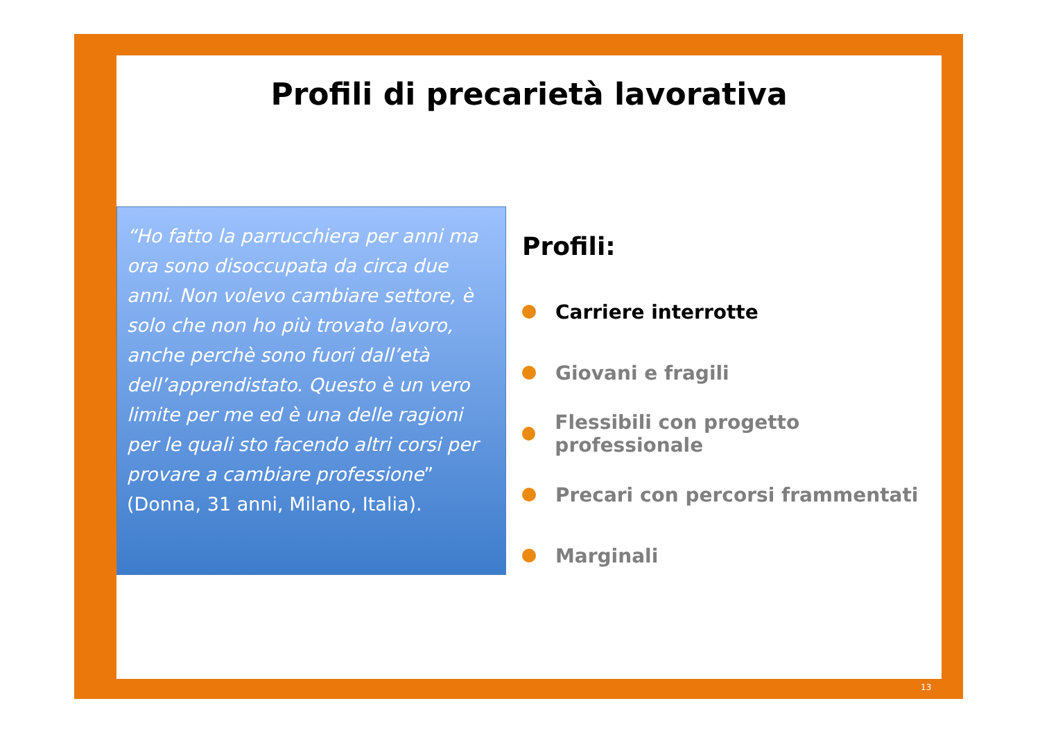Profili di precarietà lavorativa
“Ho fatto la parrucchiera per anni ma ora sono disoccupata da circa due anni. Non volevo cambiare settore, è solo che non ho più trovato lavoro, anche perchè sono fuori dall’età dell’apprendistato. Questo è un vero limite per me ed è una delle ragioni per le quali sto facendo altri corsi per provare a cambiare professione” (Donna, 31 anni, Milano, Italia).
Profili:
Carriere interrotte
Giovani e fragili
Flessibili con progetto professionale
Precari con percorsi frammentati
Marginali
13